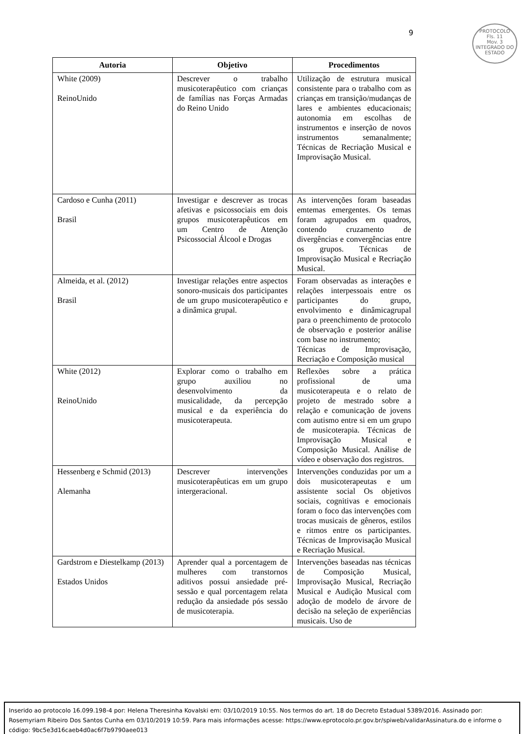9
PROTOCOLO
Fls. 11
Mov. 3
INTEGRADO DO ESTADO
| Autoria | Objetivo | Procedimentos |
| --- | --- | --- |
| White (2009) ReinoUnido | Descrever o trabalho musicoterapêutico com crianças de famílias nas Forças Armadas do Reino Unido | Utilização de estrutura musical consistente para o trabalho com as crianças em transição/mudanças de lares e ambientes educacionais; autonomia em escolhas de instrumentos e inserção de novos instrumentos semanalmente; Técnicas de Recriação Musical e Improvisação Musical. |
| Cardoso e Cunha (2011) Brasil | Investigar e descrever as trocas afetivas e psicossociais em dois grupos musicoterapêuticos em um Centro de Atenção Psicossocial Álcool e Drogas | As intervenções foram baseadas emtemas emergentes. Os temas foram agrupados em quadros, contendo cruzamento de divergências e convergências entre os grupos. Técnicas de Improvisação Musical e Recriação Musical. |
| Almeida, et al. (2012) Brasil | Investigar relações entre aspectos sonoro-musicais dos participantes de um grupo musicoterapêutico e a dinâmica grupal. | Foram observadas as interações e relações interpessoais entre os participantes do grupo, envolvimento e dinâmicagrupal para o preenchimento de protocolo de observação e posterior análise com base no instrumento; Técnicas de Improvisação, Recriação e Composição musical |
| White (2012) ReinoUnido | Explorar como o trabalho em grupo auxiliou no desenvolvimento da musicalidade, da percepção musical e da experiência do musicoterapeuta. | Reflexões sobre a prática profissional de uma musicoterapeuta e o relato de projeto de mestrado sobre a relação e comunicação de jovens com autismo entre si em um grupo de musicoterapia. Técnicas de Improvisação Musical e Composição Musical. Análise de vídeo e observação dos registros. |
| Hessenberg e Schmid (2013) Alemanha | Descrever intervenções musicoterapêuticas em um grupo intergeracional. | Intervenções conduzidas por um a dois musicoterapeutas e um assistente social Os objetivos sociais, cognitivas e emocionais foram o foco das intervenções com trocas musicais de gêneros, estilos e ritmos entre os participantes. Técnicas de Improvisação Musical e Recriação Musical. |
| Gardstrom e Diestelkamp (2013) Estados Unidos | Aprender qual a porcentagem de mulheres com transtornos aditivos possui ansiedade pré-sessão e qual porcentagem relata redução da ansiedade pós sessão de musicoterapia. | Intervenções baseadas nas técnicas de Composição Musical, Improvisação Musical, Recriação Musical e Audição Musical com adoção de modelo de árvore de decisão na seleção de experiências musicais. Uso de |
Inserido ao protocolo 16.099.198-4 por: Helena Theresinha Kovalski em: 03/10/2019 10:55. Nos termos do art. 18 do Decreto Estadual 5389/2016. Assinado por: Rosemyriam Ribeiro Dos Santos Cunha em 03/10/2019 10:59. Para mais informações acesse: https://www.eprotocolo.pr.gov.br/spiweb/validarAssinatura.do e informe o código: 9bc5e3d16caeb4d0ac6f7b9790aee013